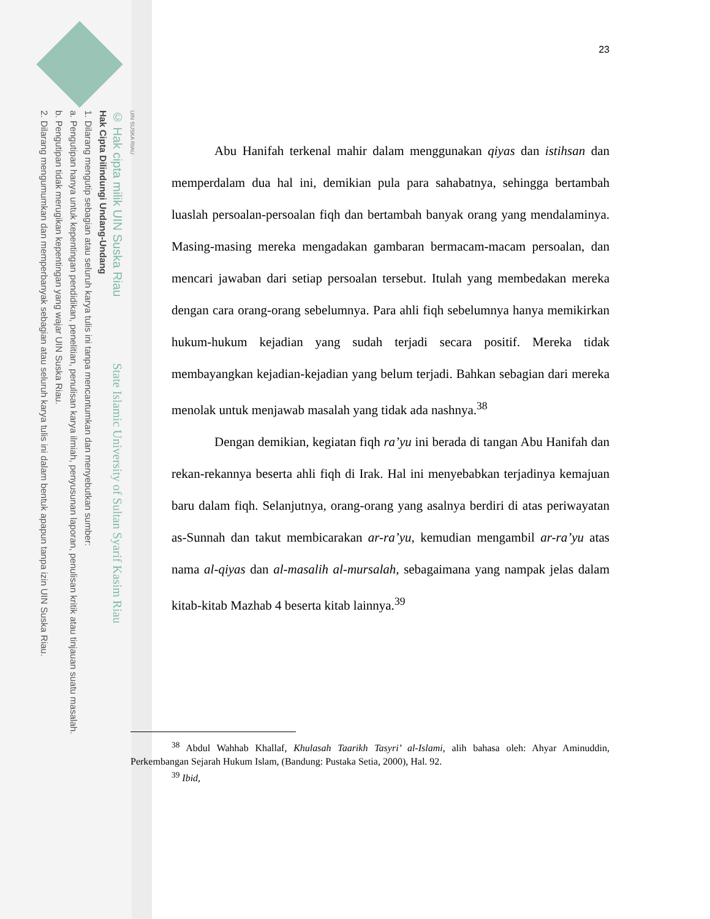UIN SUSKA RIAU
© Hak cipta milik UIN Suska Riau State Islamic University of Sultan Syarif Kasim Riau
Hak Cipta Dilindungi Undang-Undang
1. Dilarang mengutip sebagian atau seluruh karya tulis ini tanpa mencantumkan dan menyebutkan sumber:
a. Pengutipan hanya untuk kepentingan pendidikan, penelitian, penulisan karya ilmiah, penyusunan laporan, penulisan kritik atau tinjauan suatu masalah.
b. Pengutipan tidak merugikan kepentingan yang wajar UIN Suska Riau.
2. Dilarang mengumumkan dan memperbanyak sebagian atau seluruh karya tulis ini dalam bentuk apapun tanpa izin UIN Suska Riau.
23
Abu Hanifah terkenal mahir dalam menggunakan qiyas dan istihsan dan memperdalam dua hal ini, demikian pula para sahabatnya, sehingga bertambah luaslah persoalan-persoalan fiqh dan bertambah banyak orang yang mendalaminya. Masing-masing mereka mengadakan gambaran bermacam-macam persoalan, dan mencari jawaban dari setiap persoalan tersebut. Itulah yang membedakan mereka dengan cara orang-orang sebelumnya. Para ahli fiqh sebelumnya hanya memikirkan hukum-hukum kejadian yang sudah terjadi secara positif. Mereka tidak membayangkan kejadian-kejadian yang belum terjadi. Bahkan sebagian dari mereka menolak untuk menjawab masalah yang tidak ada nashnya.<sup>38</sup>
Dengan demikian, kegiatan fiqh ra’yu ini berada di tangan Abu Hanifah dan rekan-rekannya beserta ahli fiqh di Irak. Hal ini menyebabkan terjadinya kemajuan baru dalam fiqh. Selanjutnya, orang-orang yang asalnya berdiri di atas periwayatan as-Sunnah dan takut membicarakan ar-ra’yu, kemudian mengambil ar-ra’yu atas nama al-qiyas dan al-masalih al-mursalah, sebagaimana yang nampak jelas dalam kitab-kitab Mazhab 4 beserta kitab lainnya.<sup>39</sup>
<sup>38</sup> Abdul Wahhab Khallaf, Khulasah Taarikh Tasyri’ al-Islami, alih bahasa oleh: Ahyar Aminuddin, Perkembangan Sejarah Hukum Islam, (Bandung: Pustaka Setia, 2000), Hal. 92.
<sup>39</sup> Ibid,